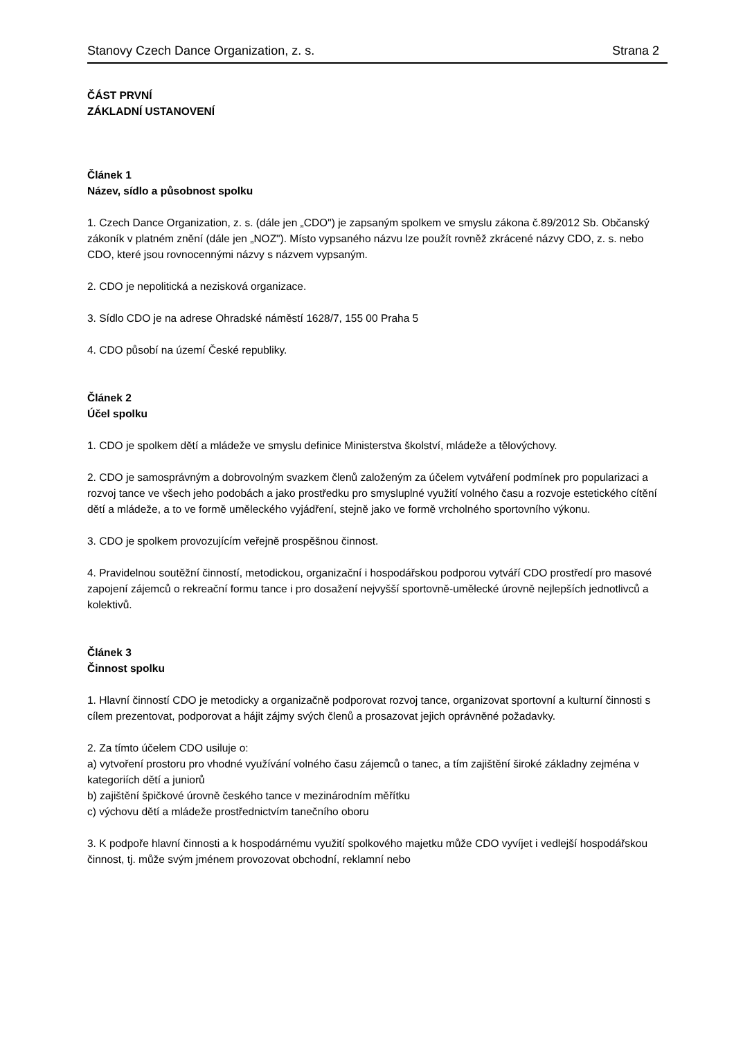Stanovy Czech Dance Organization, z. s. Strana 2
ČÁST PRVNÍ
ZÁKLADNÍ USTANOVENÍ
Článek 1
Název, sídlo a působnost spolku
1. Czech Dance Organization, z. s. (dále jen „CDO") je zapsaným spolkem ve smyslu zákona č.89/2012 Sb. Občanský zákoník v platném znění (dále jen „NOZ"). Místo vypsaného názvu lze použít rovněž zkrácené názvy CDO, z. s. nebo CDO, které jsou rovnocennými názvy s názvem vypsaným.
2. CDO je nepolitická a nezisková organizace.
3. Sídlo CDO je na adrese Ohradské náměstí 1628/7, 155 00 Praha 5
4. CDO působí na území České republiky.
Článek 2
Účel spolku
1. CDO je spolkem dětí a mládeže ve smyslu definice Ministerstva školství, mládeže a tělovýchovy.
2. CDO je samosprávným a dobrovolným svazkem členů založeným za účelem vytváření podmínek pro popularizaci a rozvoj tance ve všech jeho podobách a jako prostředku pro smysluplné využití volného času a rozvoje estetického cítění dětí a mládeže, a to ve formě uměleckého vyjádření, stejně jako ve formě vrcholného sportovního výkonu.
3. CDO je spolkem provozujícím veřejně prospěšnou činnost.
4. Pravidelnou soutěžní činností, metodickou, organizační i hospodářskou podporou vytváří CDO prostředí pro masové zapojení zájemců o rekreační formu tance i pro dosažení nejvyšší sportovně-umělecké úrovně nejlepších jednotlivců a kolektivů.
Článek 3
Činnost spolku
1. Hlavní činností CDO je metodicky a organizačně podporovat rozvoj tance, organizovat sportovní a kulturní činnosti s cílem prezentovat, podporovat a hájit zájmy svých členů a prosazovat jejich oprávněné požadavky.
2. Za tímto účelem CDO usiluje o:
a) vytvoření prostoru pro vhodné využívání volného času zájemců o tanec, a tím zajištění široké základny zejména v kategoriích dětí a juniorů
b) zajištění špičkové úrovně českého tance v mezinárodním měřítku
c) výchovu dětí a mládeže prostřednictvím tanečního oboru
3. K podpoře hlavní činnosti a k hospodárnému využití spolkového majetku může CDO vyvíjet i vedlejší hospodářskou činnost, tj. může svým jménem provozovat obchodní, reklamní nebo